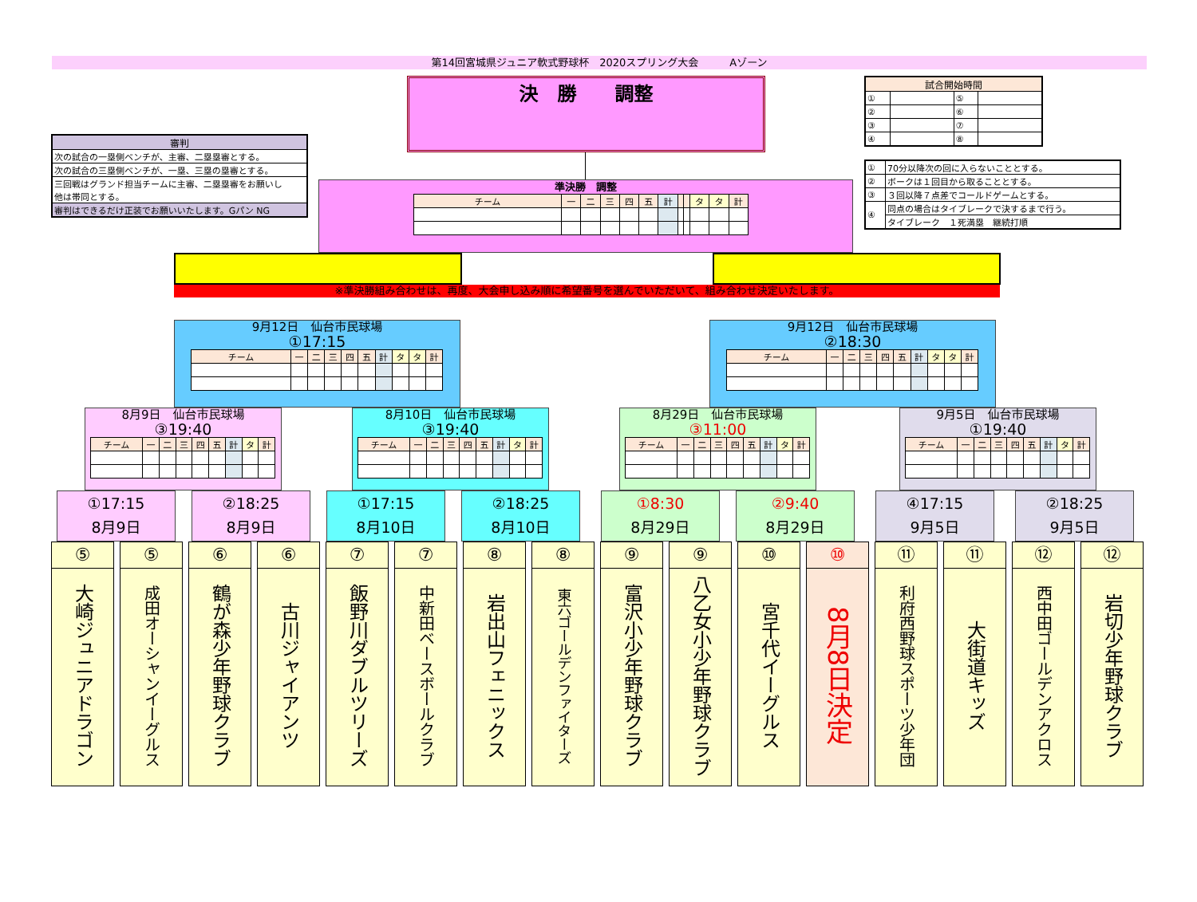第14回宮城県ジュニア軟式野球杯　2020スプリング大会　　　Aゾーン
| 審判 |
| --- |
| 次の試合の一塁側ベンチが、主審、二塁塁審とする。 |
| 次の試合の三塁側ベンチが、一塁、三塁の塁審とする。 |
| 三回戦はグランド担当チームに主審、二塁塁審をお願いし |
| 他は帯同とする。 |
| 審判はできるだけ正装でお願いいたします。Gパン NG |
決　勝　　調整
準決勝　調整
| チーム | 一 | 二 | 三 | 四 | 五 | 計 | | | タ | タ | 計 |
| --- | --- | --- | --- | --- | --- | --- | --- | --- | --- | --- | --- |
| 試合開始時間 | | | |
| --- | --- | --- | --- |
| ① | | ⑤ | |
| ② | | ⑥ | |
| ③ | | ⑦ | |
| ④ | | ⑧ | |
| ① | 70分以降次の回に入らないこととする。 |
| ② | ボークは１回目から取ることとする。 |
| ③ | ３回以降７点差でコールドゲームとする。 |
| ④ | 同点の場合はタイブレークで決するまで行う。 |
| | タイブレーク １死満塁 継続打順 |
※準決勝組み合わせは、再度、大会申し込み順に希望番号を選んでいただいて、組み合わせ決定いたします。
9月12日　仙台市民球場
①17:15
| チーム | 一 | 二 | 三 | 四 | 五 | 計 | タ | タ | 計 |
| --- | --- | --- | --- | --- | --- | --- | --- | --- | --- |
9月12日　仙台市民球場
②18:30
| チーム | 一 | 二 | 三 | 四 | 五 | 計 | タ | タ | 計 |
| --- | --- | --- | --- | --- | --- | --- | --- | --- | --- |
8月9日　仙台市民球場
③19:40
| チーム | 一 | 二 | 三 | 四 | 五 | 計 | タ | 計 |
| --- | --- | --- | --- | --- | --- | --- | --- | --- |
8月10日　仙台市民球場
③19:40
| チーム | 一 | 二 | 三 | 四 | 五 | 計 | タ | 計 |
| --- | --- | --- | --- | --- | --- | --- | --- | --- |
8月29日　仙台市民球場
③11:00
| チーム | 一 | 二 | 三 | 四 | 五 | 計 | タ | 計 |
| --- | --- | --- | --- | --- | --- | --- | --- | --- |
9月5日　仙台市民球場
①19:40
| チーム | 一 | 二 | 三 | 四 | 五 | 計 | タ | 計 |
| --- | --- | --- | --- | --- | --- | --- | --- | --- |
①17:15
8月9日
②18:25
8月9日
①17:15
8月10日
②18:25
8月10日
①8:30
8月29日
②9:40
8月29日
④17:15
9月5日
②18:25
9月5日
⑤
大崎ジュニアドラゴン
⑤
成田オーシャンイーグルス
⑥
鶴が森少年野球クラブ
⑥
古川ジャイアンツ
⑦
飯野川ダブルツリーズ
⑦
中新田ベースボールクラブ
⑧
岩出山フェニックス
⑧
東六ゴールデンファイターズ
⑨
富沢小少年野球クラブ
⑨
八乙女小少年野球クラブ
⑩
宮千代イーグルス
⑩
8月8日決定
⑪
利府西野球スポーツ少年団
⑪
大街道キッズ
⑫
西中田ゴールデンアクロス
⑫
岩切少年野球クラブ